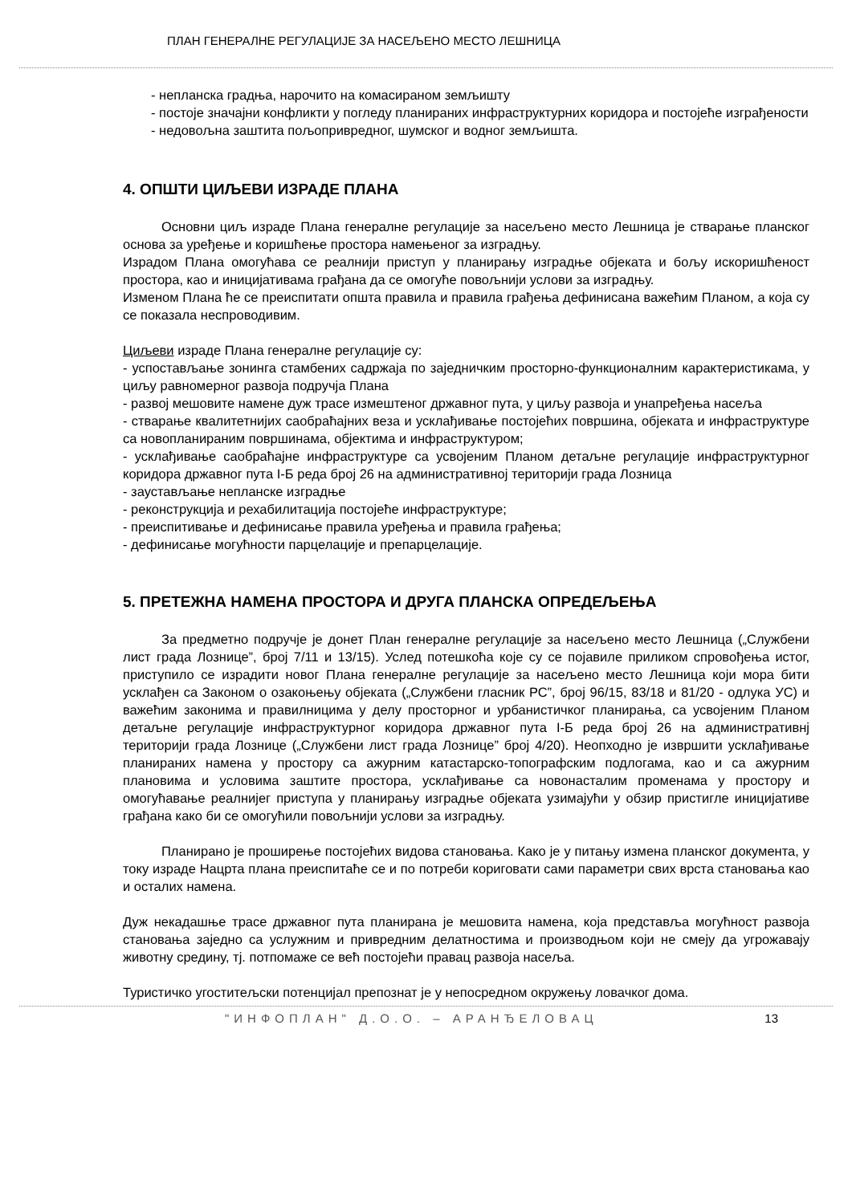ПЛАН ГЕНЕРАЛНЕ РЕГУЛАЦИЈЕ ЗА НАСЕЉЕНО МЕСТО ЛЕШНИЦА
- непланска градња, нарочито на комасираном земљишту
- постоје значајни конфликти у погледу планираних инфраструктурних коридора и постојеће изграђености
- недовољна заштита пољопривредног, шумског и водног земљишта.
4. ОПШТИ ЦИЉЕВИ ИЗРАДЕ ПЛАНА
Основни циљ израде Плана генералне регулације за насељено место Лешница је стварање планског основа за уређење и коришћење простора намењеног за изградњу.
Израдом Плана омогућава се реалнији приступ у планирању изградње објеката и бољу искоришћеност простора, као и иницијативама грађана да се омогуће повољнији услови за изградњу.
Изменом Плана ће се преиспитати општа правила и правила грађења дефинисана важећим Планом, а која су се показала неспроводивим.
Циљеви израде Плана генералне регулације су:
- успостављање зонинга стамбених садржаја по заједничким просторно-функционалним карактеристикама, у циљу равномерног развоја подручја Плана
- развој мешовите намене дуж трасе измештеног државног пута, у циљу развоја и унапређења насеља
- стварање квалитетнијих саобраћајних веза и усклађивање постојећих површина, објеката и инфраструктуре са новопланираним површинама, објектима и инфраструктуром;
- усклађивање саобраћајне инфраструктуре са усвојеним Планом детаљне регулације инфраструктурног коридора државног пута I-Б реда број 26 на административној територији града Лозница
- заустављање непланске изградње
- реконструкција и рехабилитација постојеће инфраструктуре;
- преиспитивање и дефинисање правила уређења и правила грађења;
- дефинисање могућности парцелације и препарцелације.
5. ПРЕТЕЖНА НАМЕНА ПРОСТОРА И ДРУГА ПЛАНСКА ОПРЕДЕЉЕЊА
За предметно подручје је донет План генералне регулације за насељено место Лешница („Службени лист града Лознице”, број 7/11 и 13/15). Услед потешкоћа које су се појавиле приликом спровођења истог, приступило се израдити новог Плана генералне регулације за насељено место Лешница који мора бити усклађен са Законом о озакоњењу објеката („Службени гласник РС”, број 96/15, 83/18 и 81/20 - одлука УС) и важећим законима и правилницима у делу просторног и урбанистичког планирања, са усвојеним Планом детаљне регулације инфраструктурног коридора државног пута I-Б реда број 26 на административнј територији града Лознице („Службени лист града Лознице” број 4/20). Неопходно је извршити усклађивање планираних намена у простору са ажурним катастарско-топографским подлогама, као и са ажурним плановима и условима заштите простора, усклађивање са новонасталим променама у простору и омогућавање реалнијег приступа у планирању изградње објеката узимајући у обзир пристигле иницијативе грађана како би се омогућили повољнији услови за изградњу.
Планирано је проширење постојећих видова становања. Како је у питању измена планског документа, у току израде Нацрта плана преиспитаће се и по потреби кориговати сами параметри свих врста становања као и осталих намена.
Дуж некадашње трасе државног пута планирана је мешовита намена, која представља могућност развоја становања заједно са услужним и привредним делатностима и производњом који не смеју да угрожавају животну средину, тј. потпомаже се већ постојећи правац развоја насеља.
Туристичко угоститељски потенцијал препознат је у непосредном окружењу ловачког дома.
"ИНФОПЛАН" Д.О.О. – АРАНЂЕЛОВАЦ 13